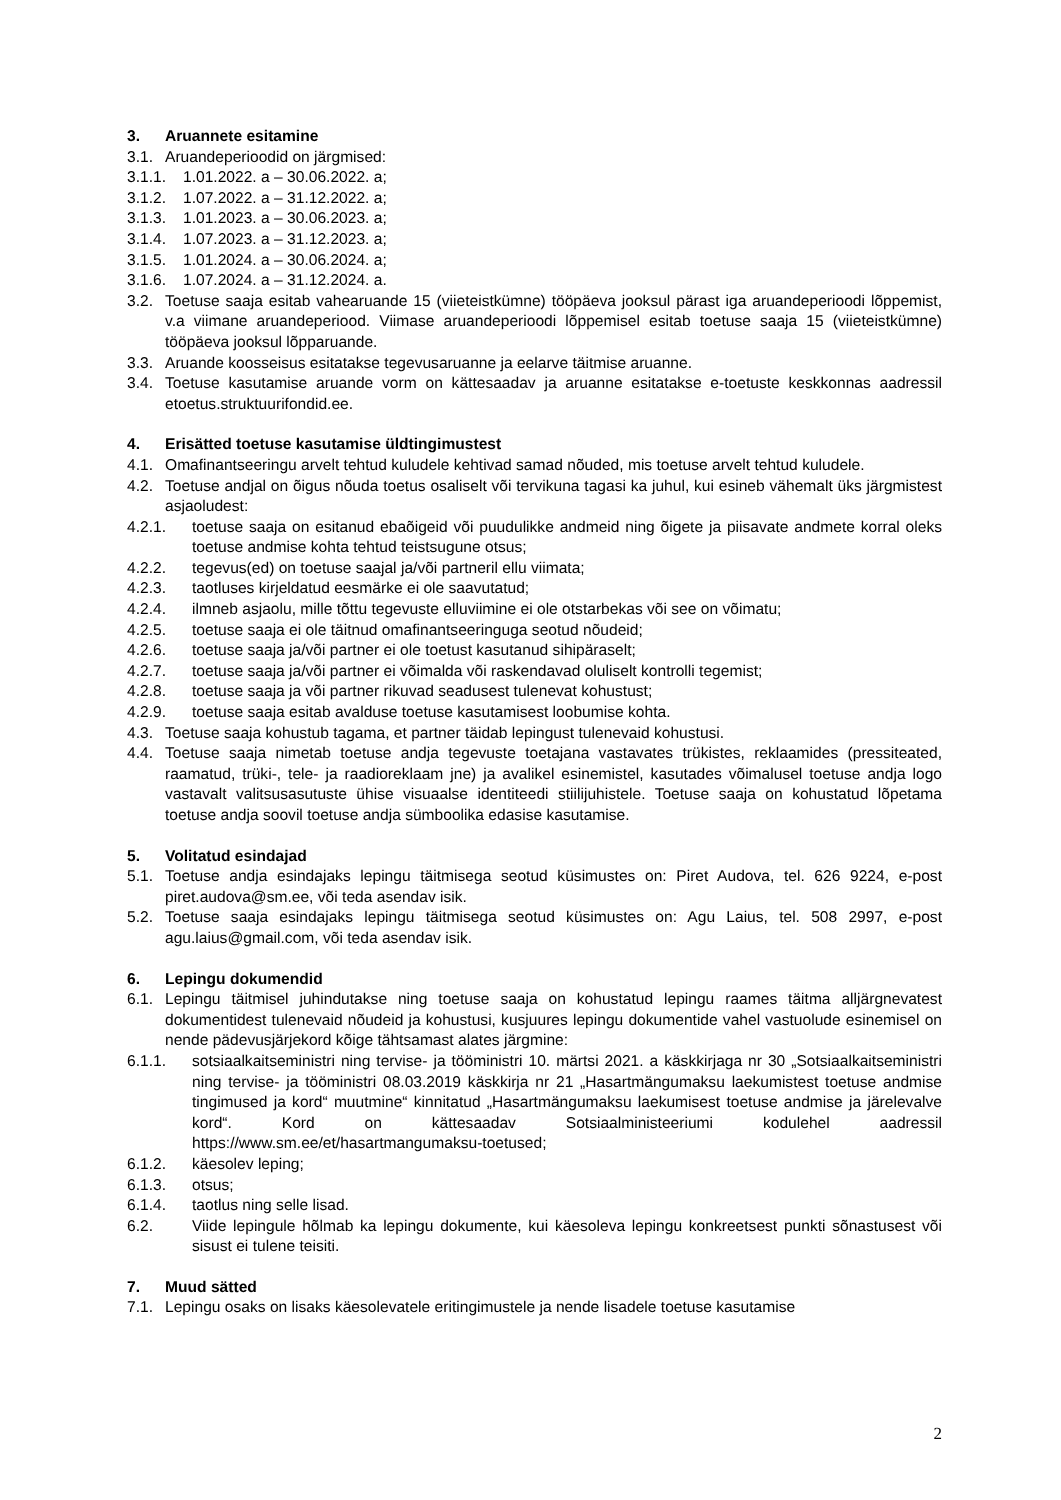3. Aruannete esitamine
3.1. Aruandeperioodid on järgmised:
3.1.1. 1.01.2022. a – 30.06.2022. a;
3.1.2. 1.07.2022. a – 31.12.2022. a;
3.1.3. 1.01.2023. a – 30.06.2023. a;
3.1.4. 1.07.2023. a – 31.12.2023. a;
3.1.5. 1.01.2024. a – 30.06.2024. a;
3.1.6. 1.07.2024. a – 31.12.2024. a.
3.2. Toetuse saaja esitab vahearuande 15 (viieteistkümne) tööpäeva jooksul pärast iga aruandeperioodi lõppemist, v.a viimane aruandeperiood. Viimase aruandeperioodi lõppemisel esitab toetuse saaja 15 (viieteistkümne) tööpäeva jooksul lõpparuande.
3.3. Aruande koosseisus esitatakse tegevusaruanne ja eelarve täitmise aruanne.
3.4. Toetuse kasutamise aruande vorm on kättesaadav ja aruanne esitatakse e-toetuste keskkonnas aadressil etoetus.struktuurifondid.ee.
4. Erisätted toetuse kasutamise üldtingimustest
4.1. Omafinantseeringu arvelt tehtud kuludele kehtivad samad nõuded, mis toetuse arvelt tehtud kuludele.
4.2. Toetuse andjal on õigus nõuda toetus osaliselt või tervikuna tagasi ka juhul, kui esineb vähemalt üks järgmistest asjaoludest:
4.2.1. toetuse saaja on esitanud ebaõigeid või puudulikke andmeid ning õigete ja piisavate andmete korral oleks toetuse andmise kohta tehtud teistsugune otsus;
4.2.2. tegevus(ed) on toetuse saajal ja/või partneril ellu viimata;
4.2.3. taotluses kirjeldatud eesmärke ei ole saavutatud;
4.2.4. ilmneb asjaolu, mille tõttu tegevuste elluviimine ei ole otstarbekas või see on võimatu;
4.2.5. toetuse saaja ei ole täitnud omafinantseeringuga seotud nõudeid;
4.2.6. toetuse saaja ja/või partner ei ole toetust kasutanud sihipäraselt;
4.2.7. toetuse saaja ja/või partner ei võimalda või raskendavad oluliselt kontrolli tegemist;
4.2.8. toetuse saaja ja või partner rikuvad seadusest tulenevat kohustust;
4.2.9. toetuse saaja esitab avalduse toetuse kasutamisest loobumise kohta.
4.3. Toetuse saaja kohustub tagama, et partner täidab lepingust tulenevaid kohustusi.
4.4. Toetuse saaja nimetab toetuse andja tegevuste toetajana vastavates trükistes, reklaamides (pressiteated, raamatud, trüki-, tele- ja raadioreklaam jne) ja avalikel esinemistel, kasutades võimalusel toetuse andja logo vastavalt valitsusasutuste ühise visuaalse identiteedi stiilijuhistele. Toetuse saaja on kohustatud lõpetama toetuse andja soovil toetuse andja sümboolika edasise kasutamise.
5. Volitatud esindajad
5.1. Toetuse andja esindajaks lepingu täitmisega seotud küsimustes on: Piret Audova, tel. 626 9224, e-post piret.audova@sm.ee, või teda asendav isik.
5.2. Toetuse saaja esindajaks lepingu täitmisega seotud küsimustes on: Agu Laius, tel. 508 2997, e-post agu.laius@gmail.com, või teda asendav isik.
6. Lepingu dokumendid
6.1. Lepingu täitmisel juhindutakse ning toetuse saaja on kohustatud lepingu raames täitma alljärgnevatest dokumentidest tulenevaid nõudeid ja kohustusi, kusjuures lepingu dokumentide vahel vastuolude esinemisel on nende pädevusjärjekord kõige tähtsamast alates järgmine:
6.1.1. sotsiaalkaitseministri ning tervise- ja tööministri 10. märtsi 2021. a käskkirjaga nr 30 „Sotsiaalkaitseministri ning tervise- ja tööministri 08.03.2019 käskkirja nr 21 „Hasartmängumaksu laekumistest toetuse andmise tingimused ja kord“ muutmine“ kinnitatud „Hasartmängumaksu laekumisest toetuse andmise ja järelevalve kord“. Kord on kättesaadav Sotsiaalministeeriumi kodulehel aadressil https://www.sm.ee/et/hasartmangumaksu-toetused;
6.1.2. käesolev leping;
6.1.3. otsus;
6.1.4. taotlus ning selle lisad.
6.2. Viide lepingule hõlmab ka lepingu dokumente, kui käesoleva lepingu konkreetsest punkti sõnastusest või sisust ei tulene teisiti.
7. Muud sätted
7.1. Lepingu osaks on lisaks käesolevatele eritingimustele ja nende lisadele toetuse kasutamise
2